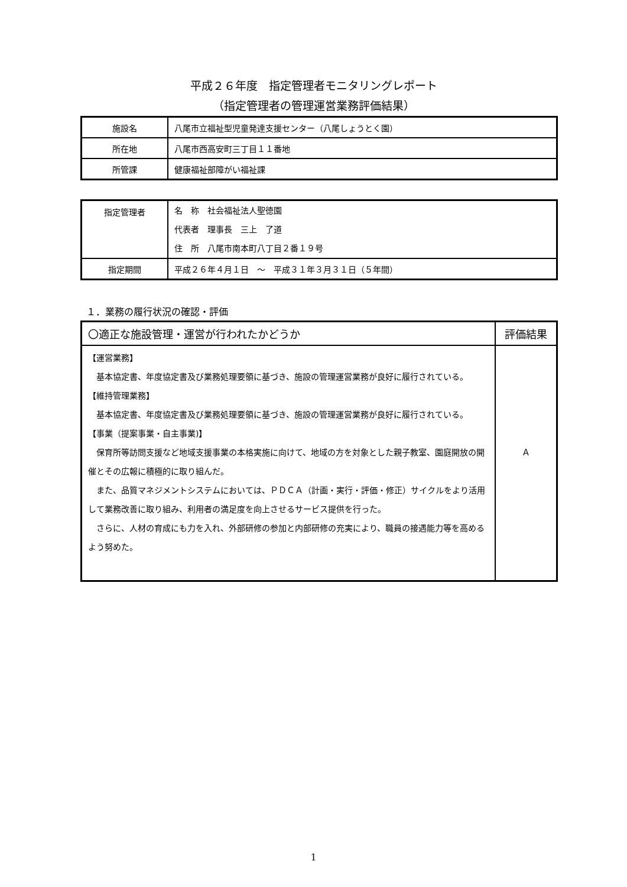平成２６年度　指定管理者モニタリングレポート
（指定管理者の管理運営業務評価結果）
| 施設名 | 八尾市立福祉型児童発達支援センター（八尾しょうとく園） |
| 所在地 | 八尾市西高安町三丁目１１番地 |
| 所管課 | 健康福祉部障がい福祉課 |
| 指定管理者 | 名 称 社会福祉法人聖徳園 代表者 理事長 三上 了道 住 所 八尾市南本町八丁目２番１９号 |
| 指定期間 | 平成２６年４月１日 ～ 平成３１年３月３１日（５年間） |
１．業務の履行状況の確認・評価
| 〇適正な施設管理・運営が行われたかどうか | 評価結果 |
| --- | --- |
| 【運営業務】 基本協定書、年度協定書及び業務処理要領に基づき、施設の管理運営業務が良好に履行されている。 【維持管理業務】 基本協定書、年度協定書及び業務処理要領に基づき、施設の管理運営業務が良好に履行されている。 【事業（提案事業・自主事業)】 保育所等訪問支援など地域支援事業の本格実施に向けて、地域の方を対象とした親子教室、園庭開放の開催とその広報に積極的に取り組んだ。 また、品質マネジメントシステムにおいては、ＰＤＣＡ（計画・実行・評価・修正）サイクルをより活用して業務改善に取り組み、利用者の満足度を向上させるサービス提供を行った。 さらに、人材の育成にも力を入れ、外部研修の参加と内部研修の充実により、職員の接遇能力等を高めるよう努めた。 | Ａ |
1